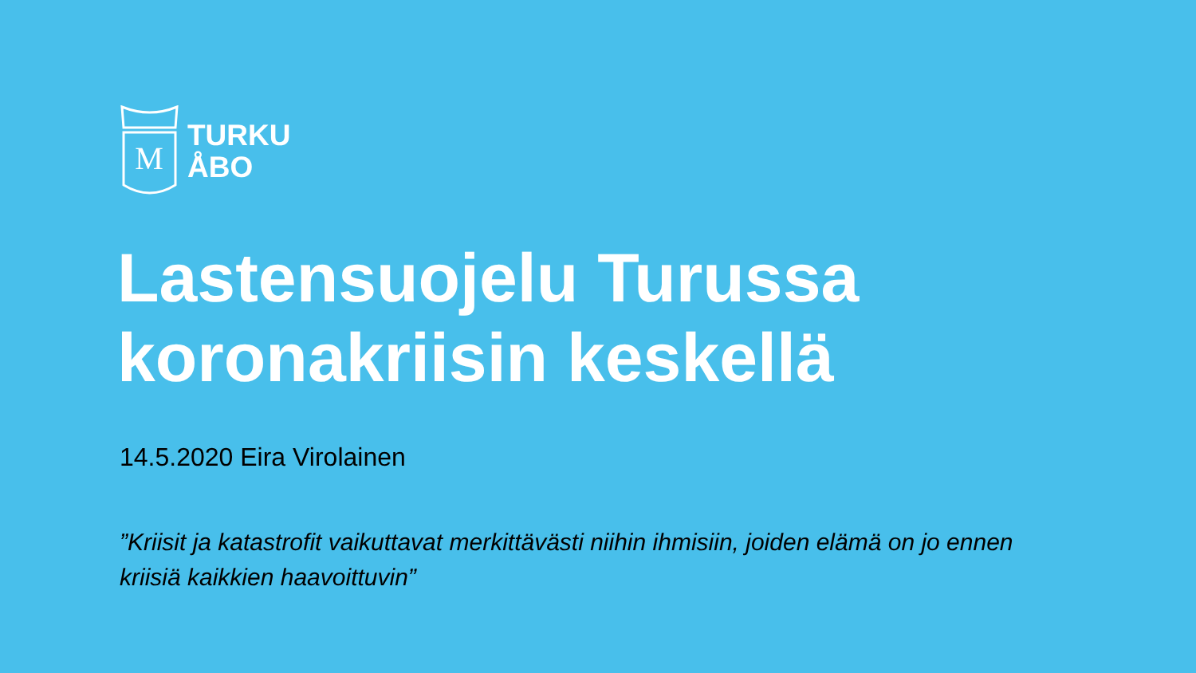M
TURKU
ÅBO
Lastensuojelu Turussa
koronakriisin keskellä
14.5.2020 Eira Virolainen
”Kriisit ja katastrofit vaikuttavat merkittävästi niihin ihmisiin, joiden elämä on jo ennen kriisiä kaikkien haavoittuvin”